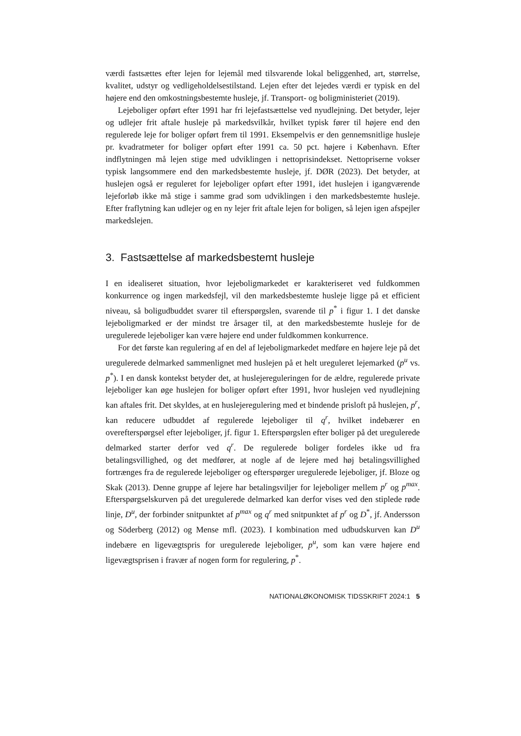værdi fastsættes efter lejen for lejemål med tilsvarende lokal beliggenhed, art, størrelse, kvalitet, udstyr og vedligeholdelsestilstand. Lejen efter det lejedes værdi er typisk en del højere end den omkostningsbestemte husleje, jf. Transport- og boligministeriet (2019).
Lejeboliger opført efter 1991 har fri lejefastsættelse ved nyudlejning. Det betyder, lejer og udlejer frit aftale husleje på markedsvilkår, hvilket typisk fører til højere end den regulerede leje for boliger opført frem til 1991. Eksempelvis er den gennemsnitlige husleje pr. kvadratmeter for boliger opført efter 1991 ca. 50 pct. højere i København. Efter indflytningen må lejen stige med udviklingen i nettoprisindekset. Nettopriserne vokser typisk langsommere end den markedsbestemte husleje, jf. DØR (2023). Det betyder, at huslejen også er reguleret for lejeboliger opført efter 1991, idet huslejen i igangværende lejeforløb ikke må stige i samme grad som udviklingen i den markedsbestemte husleje. Efter fraflytning kan udlejer og en ny lejer frit aftale lejen for boligen, så lejen igen afspejler markedslejen.
3. Fastsættelse af markedsbestemt husleje
I en idealiseret situation, hvor lejeboligmarkedet er karakteriseret ved fuldkommen konkurrence og ingen markedsfejl, vil den markedsbestemte husleje ligge på et efficient niveau, så boligudbuddet svarer til efterspørgslen, svarende til p<sup>*</sup> i figur 1. I det danske lejeboligmarked er der mindst tre årsager til, at den markedsbestemte husleje for de uregulerede lejeboliger kan være højere end under fuldkommen konkurrence.
For det første kan regulering af en del af lejeboligmarkedet medføre en højere leje på det uregulerede delmarked sammenlignet med huslejen på et helt ureguleret lejemarked (p<sup>u</sup> vs. p<sup>*</sup>). I en dansk kontekst betyder det, at huslejereguleringen for de ældre, regulerede private lejeboliger kan øge huslejen for boliger opført efter 1991, hvor huslejen ved nyudlejning kan aftales frit. Det skyldes, at en huslejeregulering med et bindende prisloft på huslejen, p<sup>r</sup>, kan reducere udbuddet af regulerede lejeboliger til q<sup>r</sup>, hvilket indebærer en overefterspørgsel efter lejeboliger, jf. figur 1. Efterspørgslen efter boliger på det uregulerede delmarked starter derfor ved q<sup>r</sup>. De regulerede boliger fordeles ikke ud fra betalingsvillighed, og det medfører, at nogle af de lejere med høj betalingsvillighed fortrænges fra de regulerede lejeboliger og efterspørger uregulerede lejeboliger, jf. Bloze og Skak (2013). Denne gruppe af lejere har betalingsviljer for lejeboliger mellem p<sup>r</sup> og p<sup>max</sup>. Efterspørgselskurven på det uregulerede delmarked kan derfor vises ved den stiplede røde linje, D<sup>u</sup>, der forbinder snitpunktet af p<sup>max</sup> og q<sup>r</sup> med snitpunktet af p<sup>r</sup> og D<sup>*</sup>, jf. Andersson og Söderberg (2012) og Mense mfl. (2023). I kombination med udbudskurven kan D<sup>u</sup> indebære en ligevægtspris for uregulerede lejeboliger, p<sup>u</sup>, som kan være højere end ligevægtsprisen i fravær af nogen form for regulering, p<sup>*</sup>.
NATIONALØKONOMISK TIDSSKRIFT 2024:1 5